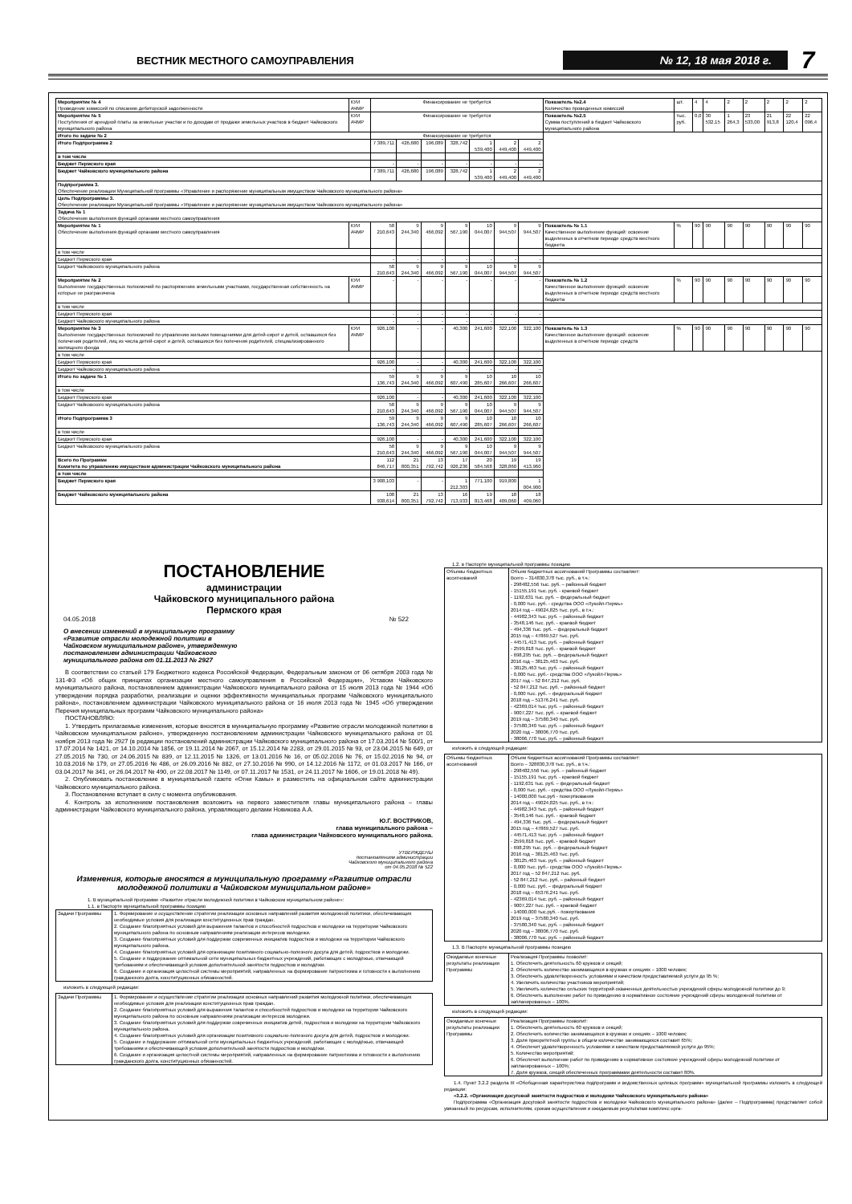ВЕСТНИК МЕСТНОГО САМОУПРАВЛЕНИЯ
№ 12, 18 мая 2018 г.
7
| Мероприятие № 4 Проведение комиссий по списанию дебиторской задолженности | КУИ АЧМР | Финансирование не требуется | | | | | | | Показатель №2.4 Количество проведенных комиссий | шт. | 4 | 4 | 2 | 2 | 2 | 2 | 2 |
| Мероприятие № 5 Поступления от арендной платы за земельные участки и по доходам от продажи земельных участков в бюджет Чайковского муниципального района | КУИ АЧМР | Финансирование не требуется | | | | | | | Показатель №2.5 Сумма поступлений в бюджет Чайковского муниципального района | тыс. руб. | 0,0 | 30 532,15 | 1 264,3 | 23 533,00 | 21 913,8 | 22 120,4 | 22 096,4 |
| Итого по задаче № 2 | | Финансирование не требуется | | | | | | | | | | | | | | | |
| Итого Подпрограмма 2 | | 7 389,711 | 426,680 | 196,089 | 328,742 | 1 539,400 | 2 449,400 | 2 449,400 | | | | | | | | | |
| в том числе | | | | | | | | | | | | | | | | | |
| Бюджет Пермского края | | - | - | - | - | - | - | - | | | | | | | | | |
| Бюджет Чайковского муниципального района | | 7 389,711 | 426,680 | 196,089 | 328,742 | 1 539,400 | 2 449,400 | 2 449,400 | | | | | | | | | |
| Подпрограмма 3. Обеспечение реализации Муниципальной программы «Управление и распоряжение муниципальным имуществом Чайковского муниципального района» | | | | | | | | | | | | | | | | | |
| Цель Подпрограммы 3. Обеспечение реализации Муниципальной программы «Управление и распоряжение муниципальным имуществом Чайковского муниципального района» | | | | | | | | | | | | | | | | | |
| Задача № 1 Обеспечение выполнения функций органами местного самоуправления | | | | | | | | | | | | | | | | | |
| Мероприятие № 1 Обеспечение выполнения функций органами местного самоуправления | КУИ АЧМР | 58 210,643 | 9 244,340 | 9 466,092 | 9 567,190 | 10 044,007 | 9 944,507 | 9 944,507 | Показатель № 1.1 Качественное выполнение функций: освоение выделенных в отчетном периоде средств местного бюджета | % | 90 | 90 | 90 | 90 | 90 | 90 | 90 |
| в том числе | | | | | | | | | | | | | | | | | |
| Бюджет Пермского края | | - | - | - | - | - | - | - | | | | | | | | | |
| Бюджет Чайковского муниципального района | | 58 210,643 | 9 244,340 | 9 466,092 | 9 567,190 | 10 044,007 | 9 944,507 | 9 944,507 | | | | | | | | | |
| Мероприятие № 2 Выполнение государственных полномочий по распоряжению земельными участками, государственная собственность на которые не разграничена | КУИ АЧМР | - | - | - | - | - | - | - | Показатель № 1.2 Качественное выполнение функций: освоение выделенных в отчетном периоде средств местного бюджета | % | 90 | 90 | 90 | 90 | 90 | 90 | 90 |
| в том числе | | | | | | | | | | | | | | | | | |
| Бюджет Пермского края | | - | - | - | - | - | - | - | | | | | | | | | |
| Бюджет Чайковского муниципального района | | - | - | - | - | - | - | - | | | | | | | | | |
| Мероприятие № 3 Выполнение государственных полномочий по управлению жилыми помещениями для детей-сирот и детей, оставшихся без попечения родителей, лиц из числа детей-сирот и детей, оставшихся без попечения родителей, специализированного жилищного фонда | КУИ АЧМР | 926,100 | - | - | 40,300 | 241,600 | 322,100 | 322,100 | Показатель № 1.3 Качественное выполнение функций: освоение выделенных в отчетном периоде средств | % | 90 | 90 | 90 | 90 | 90 | 90 | 90 |
| в том числе | | | | | | | | | | | | | | | | | |
| Бюджет Пермского края | | 926,100 | - | - | 40,300 | 241,600 | 322,100 | 322,100 | | | | | | | | | |
| Бюджет Чайковского муниципального района | | - | - | - | - | - | - | - | | | | | | | | | |
| Итого по задаче № 1 | | 59 136,743 | 9 244,340 | 9 466,092 | 9 607,490 | 10 285,607 | 10 266,607 | 10 266,607 | | | | | | | | | |
| в том числе | | | | | | | | | | | | | | | | | |
| Бюджет Пермского края | | 926,100 | - | - | 40,300 | 241,600 | 322,100 | 322,100 | | | | | | | | | |
| Бюджет Чайковского муниципального района | | 58 210,643 | 9 244,340 | 9 466,092 | 9 567,190 | 10 044,007 | 9 944,507 | 9 944,507 | | | | | | | | | |
| Итого Подпрограмма 3 | | 59 136,743 | 9 244,340 | 9 466,092 | 9 607,490 | 10 285,607 | 10 266,607 | 10 266,607 | | | | | | | | | |
| в том числе | | | | | | | | | | | | | | | | | |
| Бюджет Пермского края | | 926,100 | - | - | 40,300 | 241,600 | 322,100 | 322,100 | | | | | | | | | |
| Бюджет Чайковского муниципального района | | 58 210,643 | 9 244,340 | 9 466,092 | 9 567,190 | 10 044,007 | 9 944,507 | 9 944,507 | | | | | | | | | |
| Всего по Программе Комитета по управлению имуществом администрации Чайковского муниципального района | | 112 846,717 | 21 800,351 | 13 792,742 | 17 926,236 | 20 584,568 | 19 328,860 | 19 413,960 | | | | | | | | | |
| в том числе | | | | | | | | | | | | | | | | | |
| Бюджет Пермского края | | 3 908,103 | - | - | 1 212,303 | 771,100 | 919,800 | 1 004,900 | | | | | | | | | |
| Бюджет Чайковского муниципального района | | 108 938,614 | 21 800,351 | 13 792,742 | 16 713,933 | 19 813,468 | 18 409,060 | 18 409,060 | | | | | | | | | |
ПОСТАНОВЛЕНИЕ
администрации
Чайковского муниципального района
Пермского края
04.05.2018 № 522
О внесении изменений в муниципальную программу «Развитие отрасли молодежной политики в Чайковском муниципальном районе», утвержденную постановлением администрации Чайковского муниципального района от 01.11.2013 № 2927
В соответствии со статьей 179 Бюджетного кодекса Российской Федерации, Федеральным законом от 06 октября 2003 года № 131-ФЗ «Об общих принципах организации местного самоуправления в Российской Федерации», Уставом Чайковского муниципального района, постановлением администрации Чайковского муниципального района от 15 июля 2013 года № 1944 «Об утверждении порядка разработки, реализации и оценки эффективности муниципальных программ Чайковского муниципального района», постановлением администрации Чайковского муниципального района от 16 июля 2013 года № 1945 «Об утверждении Перечня муниципальных программ Чайковского муниципального района»
ПОСТАНОВЛЯЮ:
1. Утвердить прилагаемые изменения, которые вносятся в муниципальную программу «Развитие отрасли молодежной политики в Чайковском муниципальном районе», утвержденную постановлением администрации Чайковского муниципального района от 01 ноября 2013 года № 2927 (в редакции постановлений администрации Чайковского муниципального района от 17.03.2014 № 500/1, от 17.07.2014 № 1421, от 14.10.2014 № 1856, от 19.11.2014 № 2067, от 15.12.2014 № 2283, от 29.01.2015 № 93, от 23.04.2015 № 649, от 27.05.2015 № 730, от 24.06.2015 № 839, от 12.11.2015 № 1326, от 13.01.2016 № 16, от 05.02.2016 № 76, от 15.02.2016 № 94, от 10.03.2016 № 179, от 27.05.2016 № 486, от 26.09.2016 № 882, от 27.10.2016 № 990, от 14.12.2016 № 1172, от 01.03.2017 № 166, от 03.04.2017 № 341, от 26.04.2017 № 490, от 22.08.2017 № 1149, от 07.11.2017 № 1531, от 24.11.2017 № 1606, от 19.01.2018 № 49).
2. Опубликовать постановление в муниципальной газете «Огни Камы» и разместить на официальном сайте администрации Чайковского муниципального района.
3. Постановление вступает в силу с момента опубликования.
4. Контроль за исполнением постановления возложить на первого заместителя главы муниципального района – главы администрации Чайковского муниципального района, управляющего делами Новикова А.А.
Ю.Г. ВОСТРИКОВ,
глава муниципального района –
глава администрации Чайковского муниципального района.
УТВЕРЖДЕНЫ
постановлением администрации
Чайковского муниципального района
от 04.05.2018 № 522
Изменения, которые вносятся в муниципальную программу «Развитие отрасли молодежной политики в Чайковском муниципальном районе»
1. В муниципальной программе «Развитие отрасли молодежной политики в Чайковском муниципальном районе»:
1.1. в Паспорте муниципальной программы позицию
| Задачи Программы | 1. Формирование и осуществление стратегии реализации основных направлений развития молодежной политики, обеспечивающих необходимые условия для реализации конституционных прав граждан. 2. Создание благоприятных условий для выражения талантов и способностей подростков и молодежи на территории Чайковского муниципального района по основным направлениям реализации интересов молодежи. 3. Создание благоприятных условий для поддержки современных инициатив подростков и молодежи на территории Чайковского муниципального района. 4. Создание благоприятных условий для организации позитивного социально-полезного досуга для детей, подростков и молодежи. 5. Создание и поддержание оптимальной сети муниципальных бюджетных учреждений, работающих с молодёжью, отвечающей требованиям и обеспечивающей условия дополнительной занятости подростков и молодёжи. 6. Создание и организация целостной системы мероприятий, направленных на формирование патриотизма и готовности к выполнению гражданского долга, конституционных обязанностей. |
изложить в следующей редакции:
| Задачи Программы | 1. Формирование и осуществление стратегии реализации основных направлений развития молодежной политики, обеспечивающих необходимые условия для реализации конституционных прав граждан. 2. Создание благоприятных условий для выражения талантов и способностей подростков и молодежи на территории Чайковского муниципального района по основным направлениям реализации интересов молодежи. 3. Создание благоприятных условий для поддержки современных инициатив детей, подростков и молодежи на территории Чайковского муниципального района. 4. Создание благоприятных условий для организации позитивного социально-полезного досуга для детей, подростков и молодежи. 5. Создание и поддержание оптимальной сети муниципальных бюджетных учреждений, работающих с молодёжью, отвечающей требованиям и обеспечивающей условия дополнительной занятости подростков и молодёжи. 6. Создание и организация целостной системы мероприятий, направленных на формирование патриотизма и готовности к выполнению гражданского долга, конституционных обязанностей. |
1.2. в Паспорте муниципальной программы позицию
| Объемы бюджетных ассигнований | Объем бюджетных ассигнований Программы составляет: Всего – 314830,378 тыс. руб., в т.ч.: - 298482,556 тыс. руб. – районный бюджет - 15155,191 тыс. руб. - краевой бюджет - 1192,631 тыс. руб. – федеральный бюджет - 0,000 тыс. руб. - средства ООО «Лукойл-Пермь» 2014 год – 49024,825 тыс. руб., в т.ч.: - 44982,343 тыс. руб. – районный бюджет - 3548,146 тыс. руб. - краевой бюджет - 494,336 тыс. руб. – федеральный бюджет 2015 год – 47869,527 тыс. руб. - 44571,413 тыс. руб. – районный бюджет - 2599,818 тыс. руб. - краевой бюджет - 698,295 тыс. руб. – федеральный бюджет 2016 год – 38125,463 тыс. руб. - 38125,463 тыс. руб. – районный бюджет - 0,000 тыс. руб.- средства ООО «Лукойл-Пермь» 2017 год – 52 847,212 тыс. руб. - 52 847,212 тыс. руб. – районный бюджет - 0,000 тыс. руб. – федеральный бюджет 2018 год – 51376,241 тыс. руб. - 42369,014 тыс. руб. – районный бюджет - 9007,227 тыс. руб. – краевой бюджет 2019 год – 37580,340 тыс. руб. - 37580,340 тыс. руб. – районный бюджет 2020 год – 38006,770 тыс. руб. - 38006,770 тыс. руб. – районный бюджет |
изложить в следующей редакции:
| Объемы бюджетных ассигнований | Объем бюджетных ассигнований Программы составляет: Всего – 328830,378 тыс. руб., в т.ч.: - 298482,556 тыс. руб. – районный бюджет - 15155,191 тыс. руб. - краевой бюджет - 1192,631 тыс. руб. – федеральный бюджет - 0,000 тыс. руб. - средства ООО «Лукойл-Пермь» - 14000,000 тыс.руб - пожертвования 2014 год – 49024,825 тыс. руб., в т.ч.: - 44982,343 тыс. руб. – районный бюджет - 3548,146 тыс. руб. - краевой бюджет - 494,336 тыс. руб. – федеральный бюджет 2015 год – 47869,527 тыс. руб. - 44571,413 тыс. руб. – районный бюджет - 2599,818 тыс. руб. - краевой бюджет - 698,295 тыс. руб. – федеральный бюджет 2016 год – 38125,463 тыс. руб. - 38125,463 тыс. руб. – районный бюджет - 0,000 тыс. руб.- средства ООО «Лукойл-Пермь» 2017 год – 52 847,212 тыс. руб. - 52 847,212 тыс. руб. – районный бюджет - 0,000 тыс. руб. – федеральный бюджет 2018 год – 65376,241 тыс. руб. - 42369,014 тыс. руб. – районный бюджет - 9007,227 тыс. руб. – краевой бюджет - 14000,000 тыс.руб. - пожертвования 2019 год – 37580,340 тыс. руб. - 37580,340 тыс. руб. – районный бюджет 2020 год – 38006,770 тыс. руб. - 38006,770 тыс. руб. – районный бюджет |
1.3. В Паспорте муниципальной программы позицию
| Ожидаемые конечные результаты реализации Программы | Реализация Программы позволит: 1. Обеспечить деятельность 60 кружков и секций; 2. Обеспечить количество занимающихся в кружках и секциях – 1000 человек; 3. Обеспечить удовлетворенность условиями и качеством предоставляемой услуги до 95 %; 4. Увеличить количество участников мероприятий; 5. Увеличить количество сельских территорий охваченных деятельностью учреждений сферы молодежной политики до 9; 6. Обеспечить выполнение работ по приведению в нормативное состояние учреждений сферы молодежной политики от запланированных – 100%. |
изложить в следующей редакции:
| Ожидаемые конечные результаты реализации Программы | Реализация Программы позволит: 1. Обеспечить деятельность 60 кружков и секций; 2. Обеспечить количество занимающихся в кружках и секциях – 1000 человек; 3. Доля приоритетной группы в общем количестве занимающихся составит 65%; 4. Обеспечит удовлетворенность условиями и качеством предоставляемой услуги до 95%; 5. Количество мероприятий; 6. Обеспечит выполнение работ по привидению в нормативное состояние учреждений сферы молодежной политики от запланированных – 100%; 7. Доля кружков, секций обеспеченных программами деятельности составит 80%. |
1.4. Пункт 3.2.2 раздела III «Обобщенная характеристика подпрограмм и ведомственных целевых программ» муниципальной программы изложить в следующей редакции:
«3.2.2. «Организация досуговой занятости подростков и молодежи Чайковского муниципального района»
Подпрограмма «Организация досуговой занятости подростков и молодежи Чайковского муниципального района» (далее – Подпрограмма) представляет собой увязанный по ресурсам, исполнителям, срокам осуществления и ожидаемым результатам комплекс орга-